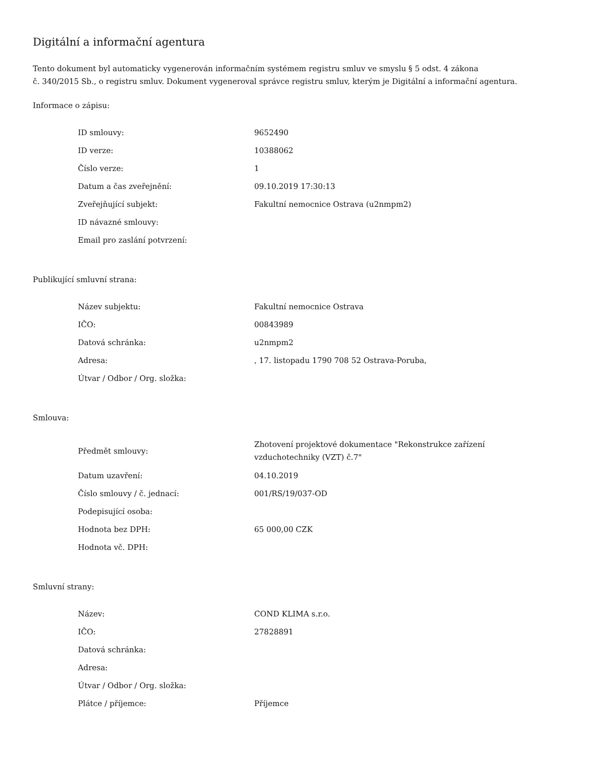Digitální a informační agentura
Tento dokument byl automaticky vygenerován informačním systémem registru smluv ve smyslu § 5 odst. 4 zákona
č. 340/2015 Sb., o registru smluv. Dokument vygeneroval správce registru smluv, kterým je Digitální a informační agentura.
Informace o zápisu:
| ID smlouvy: | 9652490 |
| ID verze: | 10388062 |
| Číslo verze: | 1 |
| Datum a čas zveřejnění: | 09.10.2019 17:30:13 |
| Zveřejňující subjekt: | Fakultní nemocnice Ostrava (u2nmpm2) |
| ID návazné smlouvy: | |
| Email pro zaslání potvrzení: | |
Publikující smluvní strana:
| Název subjektu: | Fakultní nemocnice Ostrava |
| IČO: | 00843989 |
| Datová schránka: | u2nmpm2 |
| Adresa: | , 17. listopadu 1790 708 52 Ostrava-Poruba, |
| Útvar / Odbor / Org. složka: | |
Smlouva:
| Předmět smlouvy: | Zhotovení projektové dokumentace "Rekonstrukce zařízení vzduchotechniky (VZT) č.7" |
| Datum uzavření: | 04.10.2019 |
| Číslo smlouvy / č. jednací: | 001/RS/19/037-OD |
| Podepisující osoba: | |
| Hodnota bez DPH: | 65 000,00 CZK |
| Hodnota vč. DPH: | |
Smluvní strany:
| Název: | COND KLIMA s.r.o. |
| IČO: | 27828891 |
| Datová schránka: | |
| Adresa: | |
| Útvar / Odbor / Org. složka: | |
| Plátce / příjemce: | Příjemce |